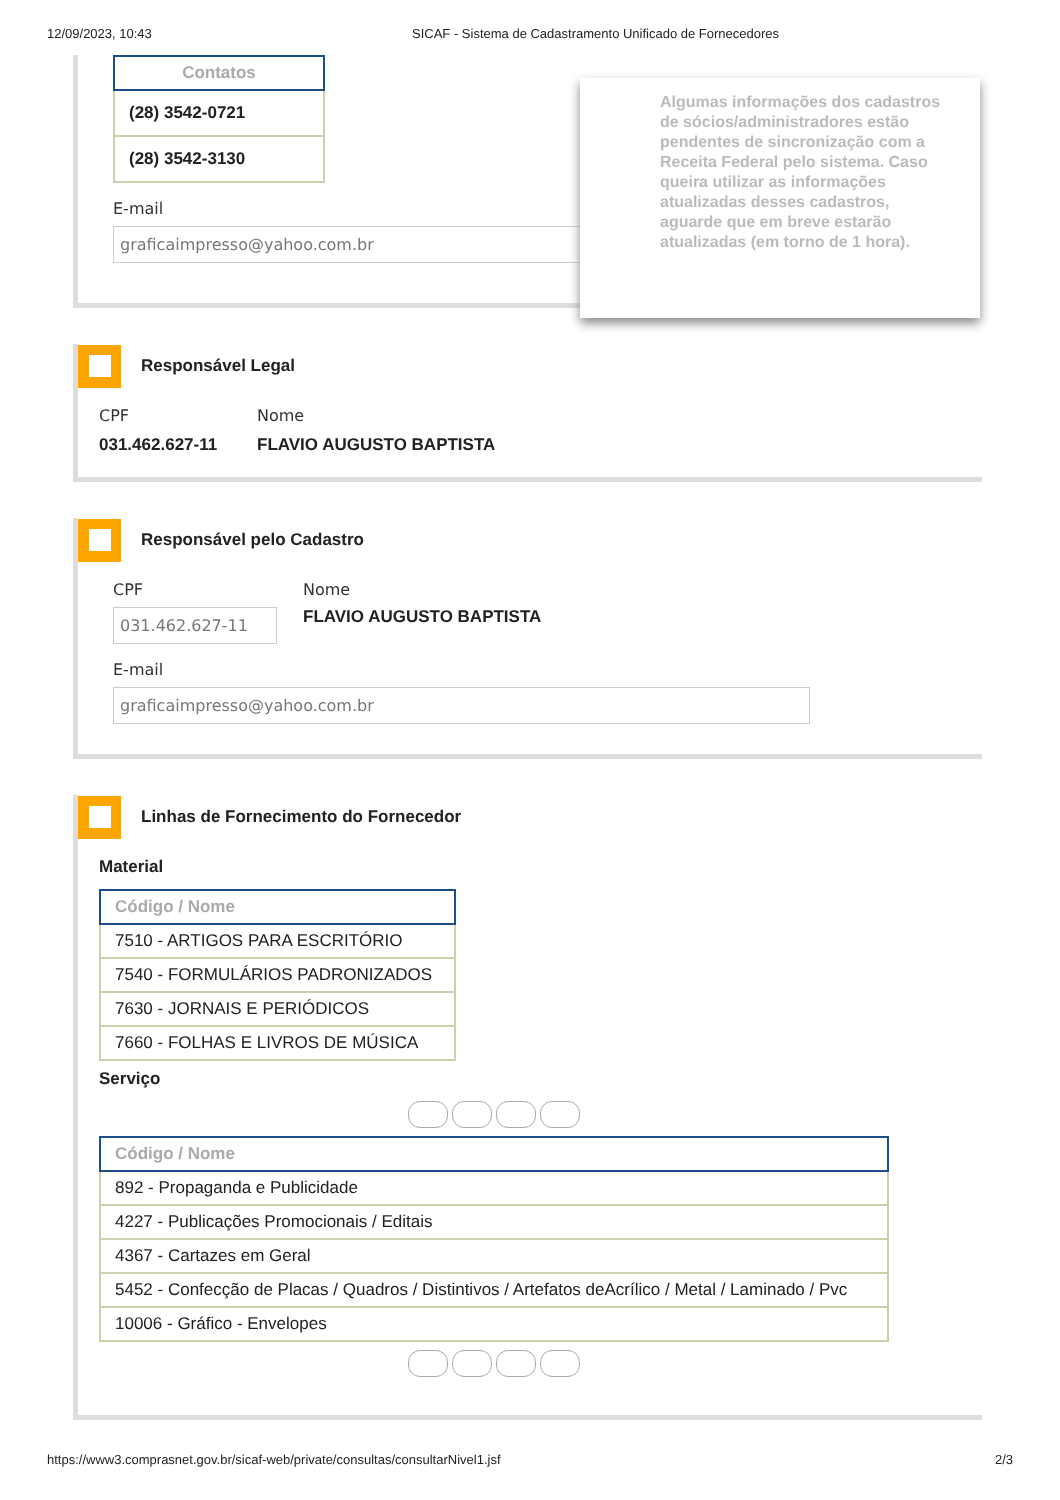12/09/2023, 10:43 SICAF - Sistema de Cadastramento Unificado de Fornecedores
| Contatos |
| --- |
| (28) 3542-0721 |
| (28) 3542-3130 |
E-mail
graficaimpresso@yahoo.com.br
Algumas informações dos cadastros de sócios/administradores estão pendentes de sincronização com a Receita Federal pelo sistema. Caso queira utilizar as informações atualizadas desses cadastros, aguarde que em breve estarão atualizadas (em torno de 1 hora).
Responsável Legal
CPF
031.462.627-11
Nome
FLAVIO AUGUSTO BAPTISTA
Responsável pelo Cadastro
CPF
031.462.627-11
Nome
FLAVIO AUGUSTO BAPTISTA
E-mail
graficaimpresso@yahoo.com.br
Linhas de Fornecimento do Fornecedor
Material
| Código / Nome |
| --- |
| 7510 - ARTIGOS PARA ESCRITÓRIO |
| 7540 - FORMULÁRIOS PADRONIZADOS |
| 7630 - JORNAIS E PERIÓDICOS |
| 7660 - FOLHAS E LIVROS DE MÚSICA |
Serviço
| Código / Nome |
| --- |
| 892 - Propaganda e Publicidade |
| 4227 - Publicações Promocionais / Editais |
| 4367 - Cartazes em Geral |
| 5452 - Confecção de Placas / Quadros / Distintivos / Artefatos deAcrílico / Metal / Laminado / Pvc |
| 10006 - Gráfico - Envelopes |
https://www3.comprasnet.gov.br/sicaf-web/private/consultas/consultarNivel1.jsf 2/3